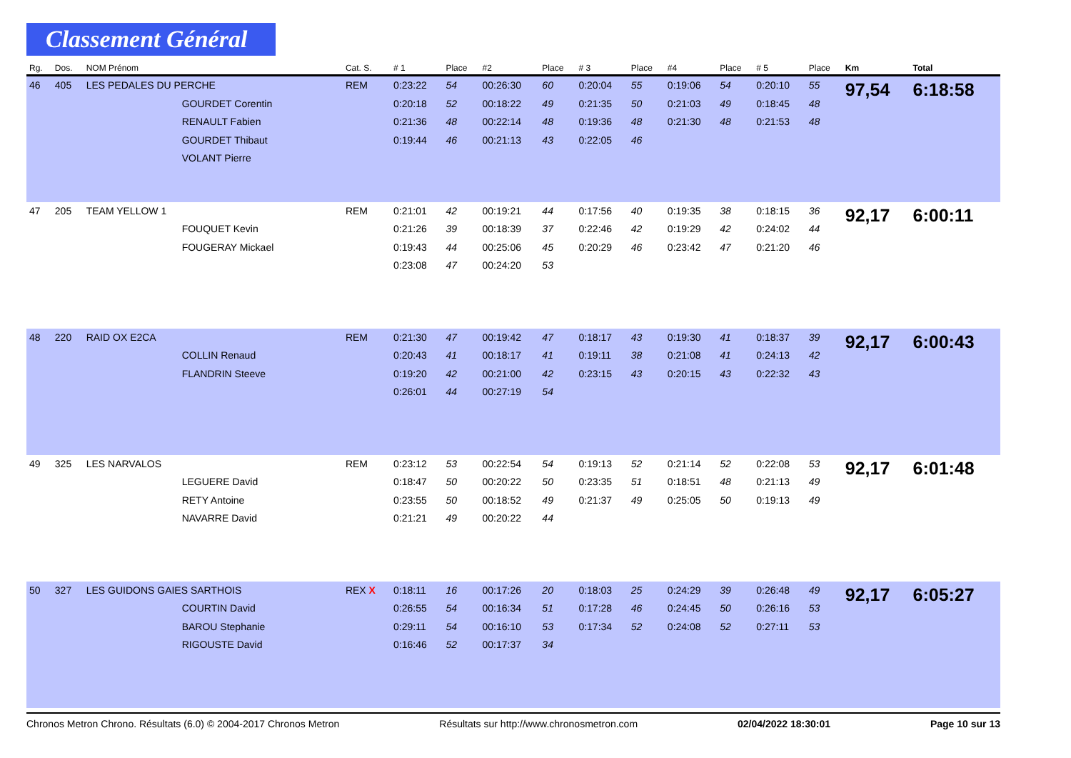Classement Général
| Rg. | Dos. | NOM Prénom | | Cat. S. | # 1 | Place | #2 | Place | # 3 | Place | #4 | Place | # 5 | Place | Km | Total |
| --- | --- | --- | --- | --- | --- | --- | --- | --- | --- | --- | --- | --- | --- | --- | --- | --- |
| 46 | 405 | LES PEDALES DU PERCHE GOURDET Corentin RENAULT Fabien GOURDET Thibaut VOLANT Pierre | | REM | 0:23:22 0:20:18 0:21:36 0:19:44 | 54 52 48 46 | 00:26:30 00:18:22 00:22:14 00:21:13 | 60 49 48 43 | 0:20:04 0:21:35 0:19:36 0:22:05 | 55 50 48 46 | 0:19:06 0:21:03 0:21:30 | 54 49 48 | 0:20:10 0:18:45 0:21:53 | 55 48 48 | 97,54 | 6:18:58 |
| 47 | 205 | TEAM YELLOW 1 FOUQUET Kevin FOUGERAY Mickael | | REM | 0:21:01 0:21:26 0:19:43 0:23:08 | 42 39 44 47 | 00:19:21 00:18:39 00:25:06 00:24:20 | 44 37 45 53 | 0:17:56 0:22:46 0:20:29 | 40 42 46 | 0:19:35 0:19:29 0:23:42 | 38 42 47 | 0:18:15 0:24:02 0:21:20 | 36 44 46 | 92,17 | 6:00:11 |
| 48 | 220 | RAID OX E2CA COLLIN Renaud FLANDRIN Steeve | | REM | 0:21:30 0:20:43 0:19:20 0:26:01 | 47 41 42 44 | 00:19:42 00:18:17 00:21:00 00:27:19 | 47 41 42 54 | 0:18:17 0:19:11 0:23:15 | 43 38 43 | 0:19:30 0:21:08 0:20:15 | 41 41 43 | 0:18:37 0:24:13 0:22:32 | 39 42 43 | 92,17 | 6:00:43 |
| 49 | 325 | LES NARVALOS LEGUERE David RETY Antoine NAVARRE David | | REM | 0:23:12 0:18:47 0:23:55 0:21:21 | 53 50 50 49 | 00:22:54 00:20:22 00:18:52 00:20:22 | 54 50 49 44 | 0:19:13 0:23:35 0:21:37 | 52 51 49 | 0:21:14 0:18:51 0:25:05 | 52 48 50 | 0:22:08 0:21:13 0:19:13 | 53 49 49 | 92,17 | 6:01:48 |
| 50 | 327 | LES GUIDONS GAIES SARTHOIS COURTIN David BAROU Stephanie RIGOUSTE David | | REX X | 0:18:11 0:26:55 0:29:11 0:16:46 | 16 54 54 52 | 00:17:26 00:16:34 00:16:10 00:17:37 | 20 51 53 34 | 0:18:03 0:17:28 0:17:34 | 25 46 52 | 0:24:29 0:24:45 0:24:08 | 39 50 52 | 0:26:48 0:26:16 0:27:11 | 49 53 53 | 92,17 | 6:05:27 |
Chronos Metron Chrono. Résultats (6.0) © 2004-2017 Chronos Metron Résultats sur http://www.chronosmetron.com 02/04/2022 18:30:01 Page 10 sur 13